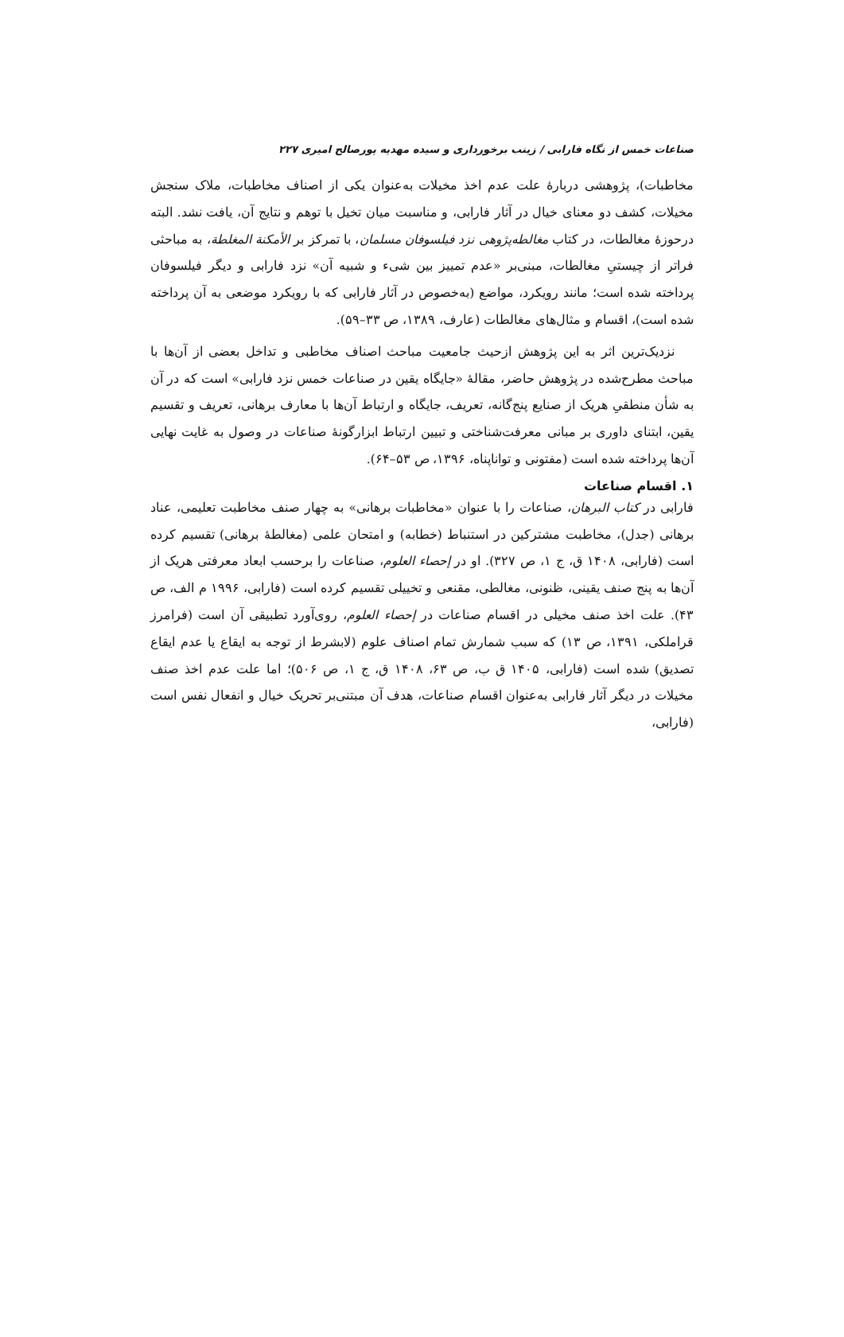صناعات خمس از نگاه فارابی / زینب برخورداری و سیده مهدیه پورصالح امیری ۲۲۷
مخاطبات)، پژوهشی دربارهٔ علت عدم اخذ مخیلات به‌عنوان یکی از اصناف مخاطبات، ملاک سنجش مخیلات، کشف دو معنای خیال در آثار فارابی، و مناسبت میان تخیل با توهم و نتایج آن، یافت نشد. البته درحوزهٔ مغالطات، در کتاب مغالطه‌پژوهی نزد فیلسوفان مسلمان، با تمرکز بر الأمکنة المغلطة، به مباحثی فراتر از چیستیِ مغالطات، مبنی‌بر «عدم تمییز بین شیء و شبیه آن» نزد فارابی و دیگر فیلسوفان پرداخته شده است؛ مانند رویکرد، مواضع (به‌خصوص در آثار فارابی که با رویکرد موضعی به آن پرداخته شده است)، اقسام و مثال‌های مغالطات (عارف، ۱۳۸۹، ص ۳۳–۵۹).
نزدیک‌ترین اثر به این پژوهش ازحیث جامعیت مباحث اصناف مخاطبی و تداخل بعضی از آن‌ها با مباحث مطرح‌شده در پژوهش حاضر، مقالهٔ «جایگاه یقین در صناعات خمس نزد فارابی» است که در آن به شأن منطقیِ هریک از صنایع پنج‌گانه، تعریف، جایگاه و ارتباط آن‌ها با معارف برهانی، تعریف و تقسیم یقین، ابتنای داوری بر مبانی معرفت‌شناختی و تبیین ارتباط ابزارگونهٔ صناعات در وصول به غایت نهایی آن‌ها پرداخته شده است (مفتونی و تواناپناه، ۱۳۹۶، ص ۵۳–۶۴).
۱. اقسام صناعات
فارابی در کتاب البرهان، صناعات را با عنوان «مخاطبات برهانی» به چهار صنف مخاطبت تعلیمی، عناد برهانی (جدل)، مخاطبت مشترکین در استنباط (خطابه) و امتحان علمی (مغالطهٔ برهانی) تقسیم کرده است (فارابی، ۱۴۰۸ ق، ج ۱، ص ۳۲۷). او در إحصاء العلوم، صناعات را برحسب ابعاد معرفتی هریک از آن‌ها به پنج صنف یقینی، ظنونی، مغالطی، مقنعی و تخییلی تقسیم کرده است (فارابی، ۱۹۹۶ م الف، ص ۴۳). علت اخذ صنف مخیلی در اقسام صناعات در إحصاء العلوم، روی‌آورد تطبیقی آن است (فرامرز قراملکی، ۱۳۹۱، ص ۱۳) که سبب شمارش تمام اصناف علوم (لابشرط از توجه به ایقاع یا عدم ایقاع تصدیق) شده است (فارابی، ۱۴۰۵ ق ب، ص ۶۳، ۱۴۰۸ ق، ج ۱، ص ۵۰۶)؛ اما علت عدم اخذ صنف مخیلات در دیگر آثار فارابی به‌عنوان اقسام صناعات، هدف آن مبتنی‌بر تحریک خیال و انفعال نفس است (فارابی،